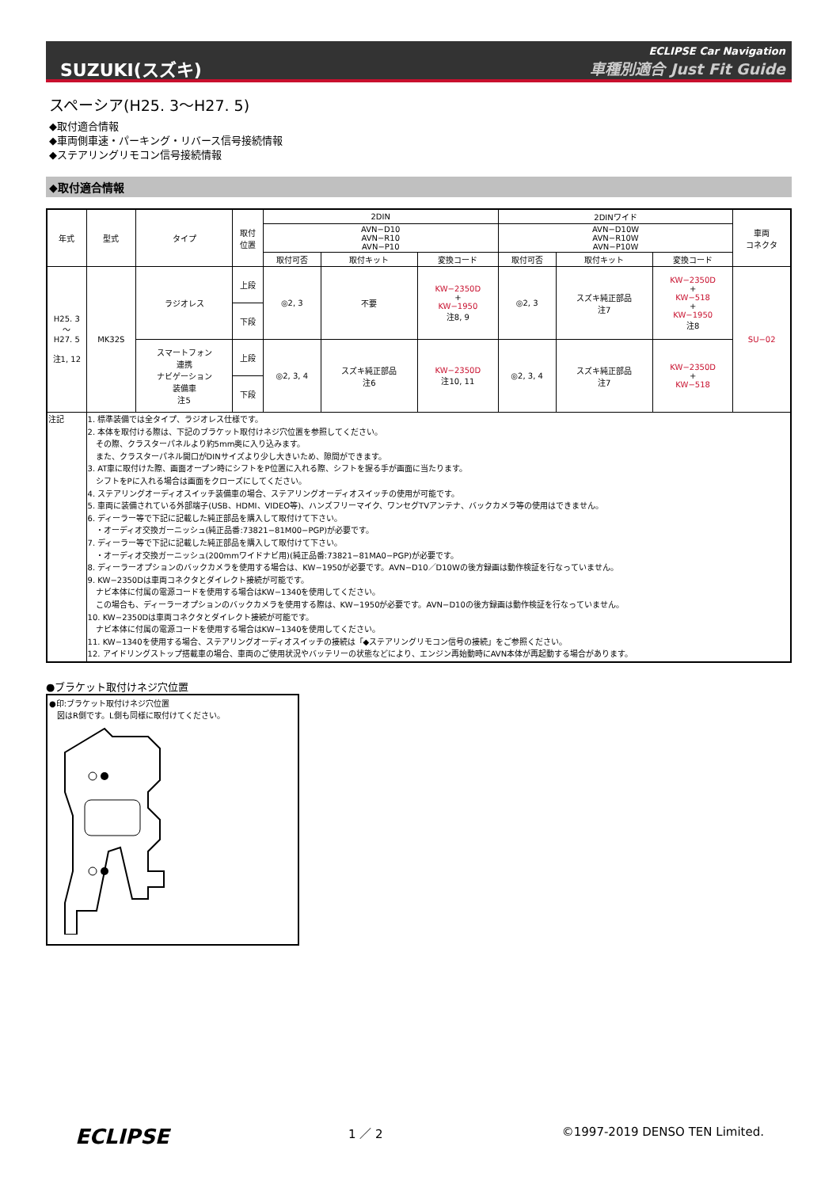SUZUKI(スズキ)
ECLIPSE Car Navigation
車種別適合 Just Fit Guide
スペーシア(H25. 3～H27. 5)
◆取付適合情報
◆車両側車速・パーキング・リバース信号接続情報
◆ステアリングリモコン信号接続情報
◆取付適合情報
| 年式 | 型式 | タイプ | 取付 位置 | 2DIN | | | 2DINワイド | | | 車両 コネクタ |
| --- | --- | --- | --- | --- | --- | --- | --- | --- | --- | --- |
| | | | | AVN−D10 AVN−R10 AVN−P10 | | | AVN−D10W AVN−R10W AVN−P10W | | | |
| | | | | 取付可否 | 取付キット | 変換コード | 取付可否 | 取付キット | 変換コード | |
| H25. 3 ～ H27. 5 注1, 12 | MK32S | ラジオレス | 上段 | ◎2, 3 | 不要 | KW−2350D + KW−1950 注8, 9 | ◎2, 3 | スズキ純正部品 注7 | KW−2350D + KW−518 + KW−1950 注8 | SU−02 |
| | | | 下段 | | | | | | | |
| | | スマートフォン 連携 ナビゲーション 装備車 注5 | 上段 | ◎2, 3, 4 | スズキ純正部品 注6 | KW−2350D 注10, 11 | ◎2, 3, 4 | スズキ純正部品 注7 | KW−2350D + KW−518 | |
| | | | 下段 | | | | | | | |
| 注記 | 1. 標準装備では全タイプ、ラジオレス仕様です。 2. 本体を取付ける際は、下記のブラケット取付けネジ穴位置を参照してください。 その際、クラスターパネルより約5mm奥に入り込みます。 また、クラスターパネル開口がDINサイズより少し大きいため、隙間ができます。 3. AT車に取付けた際、画面オープン時にシフトをP位置に入れる際、シフトを握る手が画面に当たります。 シフトをPに入れる場合は画面をクローズにしてください。 4. ステアリングオーディオスイッチ装備車の場合、ステアリングオーディオスイッチの使用が可能です。 5. 車両に装備されている外部端子(USB、HDMI、VIDEO等)、ハンズフリーマイク、ワンセグTVアンテナ、バックカメラ等の使用はできません。 6. ディーラー等で下記に記載した純正部品を購入して取付けて下さい。 ・オーディオ交換ガーニッシュ(純正品番:73821−81M00−PGP)が必要です。 7. ディーラー等で下記に記載した純正部品を購入して取付けて下さい。 ・オーディオ交換ガーニッシュ(200mmワイドナビ用)(純正品番:73821−81MA0−PGP)が必要です。 8. ディーラーオプションのバックカメラを使用する場合は、KW−1950が必要です。AVN−D10／D10Wの後方録画は動作検証を行なっていません。 9. KW−2350Dは車両コネクタとダイレクト接続が可能です。 ナビ本体に付属の電源コードを使用する場合はKW−1340を使用してください。 この場合も、ディーラーオプションのバックカメラを使用する際は、KW−1950が必要です。AVN−D10の後方録画は動作検証を行なっていません。 10. KW−2350Dは車両コネクタとダイレクト接続が可能です。 ナビ本体に付属の電源コードを使用する場合はKW−1340を使用してください。 11. KW−1340を使用する場合、ステアリングオーディオスイッチの接続は「◆ステアリングリモコン信号の接続」をご参照ください。 12. アイドリングストップ搭載車の場合、車両のご使用状況やバッテリーの状態などにより、エンジン再始動時にAVN本体が再起動する場合があります。 | | | | | | | | | |
●ブラケット取付けネジ穴位置
●印:ブラケット取付けネジ穴位置
　図はR側です。L側も同様に取付けてください。
ECLIPSE
1 ／ 2 ©1997-2019 DENSO TEN Limited.